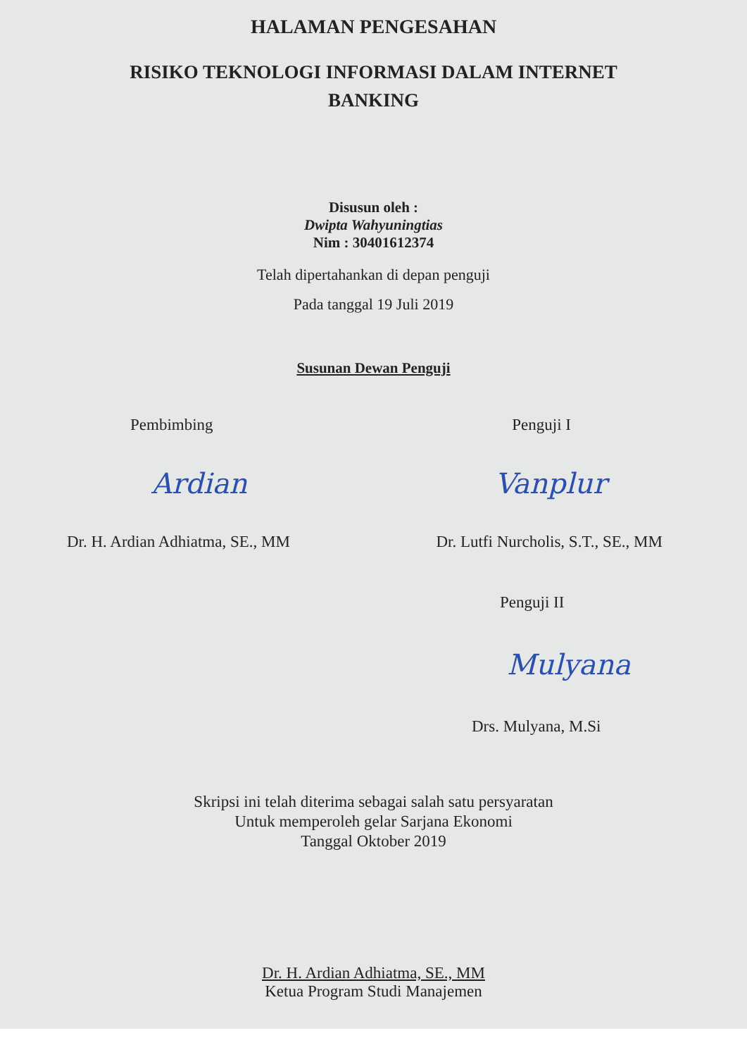HALAMAN PENGESAHAN
RISIKO TEKNOLOGI INFORMASI DALAM INTERNET
BANKING
Disusun oleh :
Dwipta Wahyuningtias
Nim : 30401612374
Telah dipertahankan di depan penguji
Pada tanggal 19 Juli 2019
Susunan Dewan Penguji
Pembimbing Penguji I
Ardian Vanplur
Dr. H. Ardian Adhiatma, SE., MM Dr. Lutfi Nurcholis, S.T., SE., MM
Penguji II
Mulyana
Drs. Mulyana, M.Si
Skripsi ini telah diterima sebagai salah satu persyaratan
Untuk memperoleh gelar Sarjana Ekonomi
Tanggal Oktober 2019
Dr. H. Ardian Adhiatma, SE., MM
Ketua Program Studi Manajemen